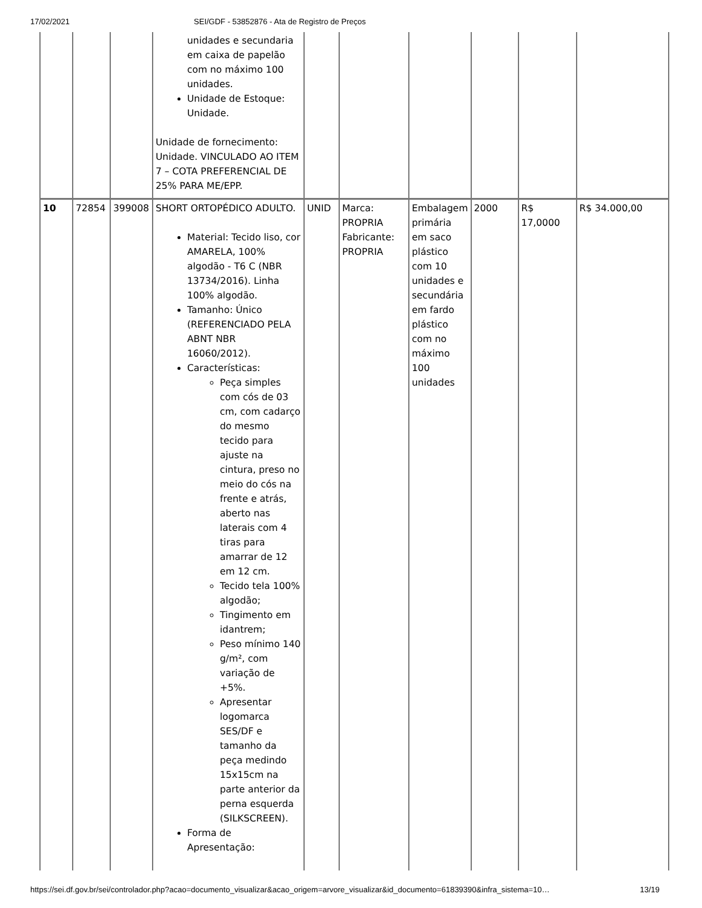17/02/2021 SEI/GDF - 53852876 - Ata de Registro de Preços
| | | | unidades e secundaria em caixa de papelão com no máximo 100 unidades. Unidade de Estoque: Unidade. Unidade de fornecimento: Unidade. VINCULADO AO ITEM 7 – COTA PREFERENCIAL DE 25% PARA ME/EPP. | | | | | | |
| 10 | 72854 | 399008 | SHORT ORTOPÉDICO ADULTO. Material: Tecido liso, cor AMARELA, 100% algodão - T6 C (NBR 13734/2016). Linha 100% algodão. Tamanho: Único (REFERENCIADO PELA ABNT NBR 16060/2012). Características: Peça simples com cós de 03 cm, com cadarço do mesmo tecido para ajuste na cintura, preso no meio do cós na frente e atrás, aberto nas laterais com 4 tiras para amarrar de 12 em 12 cm. Tecido tela 100% algodão; Tingimento em idantrem; Peso mínimo 140 g/m², com variação de +5%. Apresentar logomarca SES/DF e tamanho da peça medindo 15x15cm na parte anterior da perna esquerda (SILKSCREEN). Forma de Apresentação: | UNID | Marca: PROPRIA Fabricante: PROPRIA | Embalagem primária em saco plástico com 10 unidades e secundária em fardo plástico com no máximo 100 unidades | 2000 | R$ 17,0000 | R$ 34.000,00 |
https://sei.df.gov.br/sei/controlador.php?acao=documento_visualizar&acao_origem=arvore_visualizar&id_documento=61839390&infra_sistema=10… 13/19